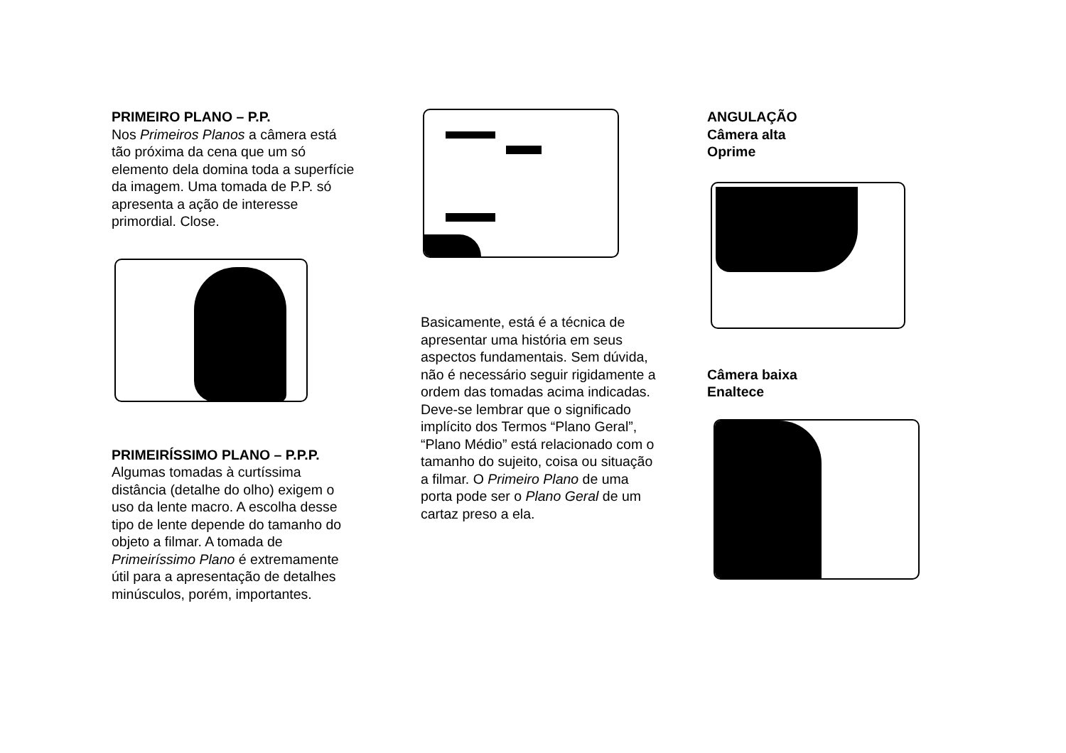PRIMEIRO PLANO – P.P.
Nos Primeiros Planos a câmera está tão próxima da cena que um só elemento dela domina toda a superfície da imagem. Uma tomada de P.P. só apresenta a ação de interesse primordial. Close.
PRIMEIRÍSSIMO PLANO – P.P.P.
Algumas tomadas à curtíssima distância (detalhe do olho) exigem o uso da lente macro. A escolha desse tipo de lente depende do tamanho do objeto a filmar. A tomada de Primeiríssimo Plano é extremamente útil para a apresentação de detalhes minúsculos, porém, importantes.
Basicamente, está é a técnica de apresentar uma história em seus aspectos fundamentais. Sem dúvida, não é necessário seguir rigidamente a ordem das tomadas acima indicadas. Deve-se lembrar que o significado implícito dos Termos “Plano Geral”, “Plano Médio” está relacionado com o tamanho do sujeito, coisa ou situação a filmar. O Primeiro Plano de uma porta pode ser o Plano Geral de um cartaz preso a ela.
ANGULAÇÃO
Câmera alta
Oprime
Câmera baixa
Enaltece